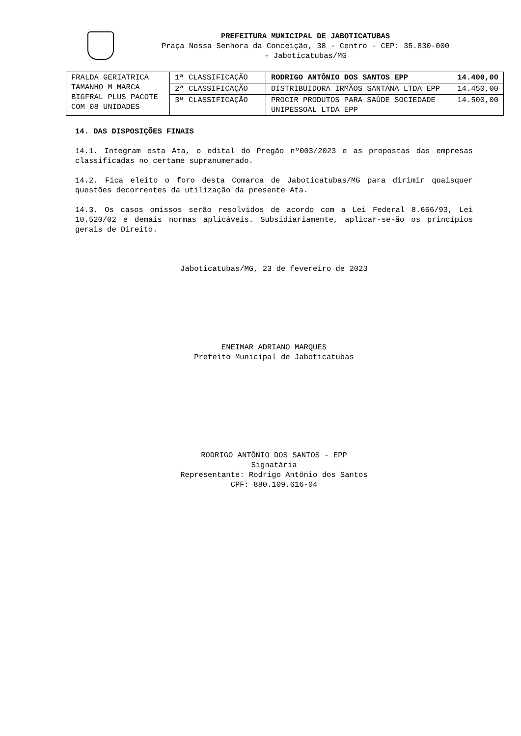PREFEITURA MUNICIPAL DE JABOTICATUBAS
Praça Nossa Senhora da Conceição, 38 - Centro - CEP: 35.830-000
- Jaboticatubas/MG
| FRALDA GERIATRICA TAMANHO M MARCA BIGFRAL PLUS PACOTE COM 08 UNIDADES | 1ª CLASSIFICAÇÃO | RODRIGO ANTÔNIO DOS SANTOS EPP | 14.400,00 |
| | 2ª CLASSIFICAÇÃO | DISTRIBUIDORA IRMÃOS SANTANA LTDA EPP | 14.450,00 |
| | 3ª CLASSIFICAÇÃO | PROCIR PRODUTOS PARA SAÚDE SOCIEDADE UNIPESSOAL LTDA EPP | 14.500,00 |
14. DAS DISPOSIÇÕES FINAIS
14.1. Integram esta Ata, o edital do Pregão nº003/2023 e as propostas das empresas classificadas no certame supranumerado.
14.2. Fica eleito o foro desta Comarca de Jaboticatubas/MG para dirimir quaisquer questões decorrentes da utilização da presente Ata.
14.3. Os casos omissos serão resolvidos de acordo com a Lei Federal 8.666/93, Lei 10.520/02 e demais normas aplicáveis. Subsidiariamente, aplicar-se-ão os princípios gerais de Direito.
Jaboticatubas/MG, 23 de fevereiro de 2023
ENEIMAR ADRIANO MARQUES
Prefeito Municipal de Jaboticatubas
RODRIGO ANTÔNIO DOS SANTOS - EPP
Signatária
Representante: Rodrigo Antônio dos Santos
CPF: 880.109.616-04